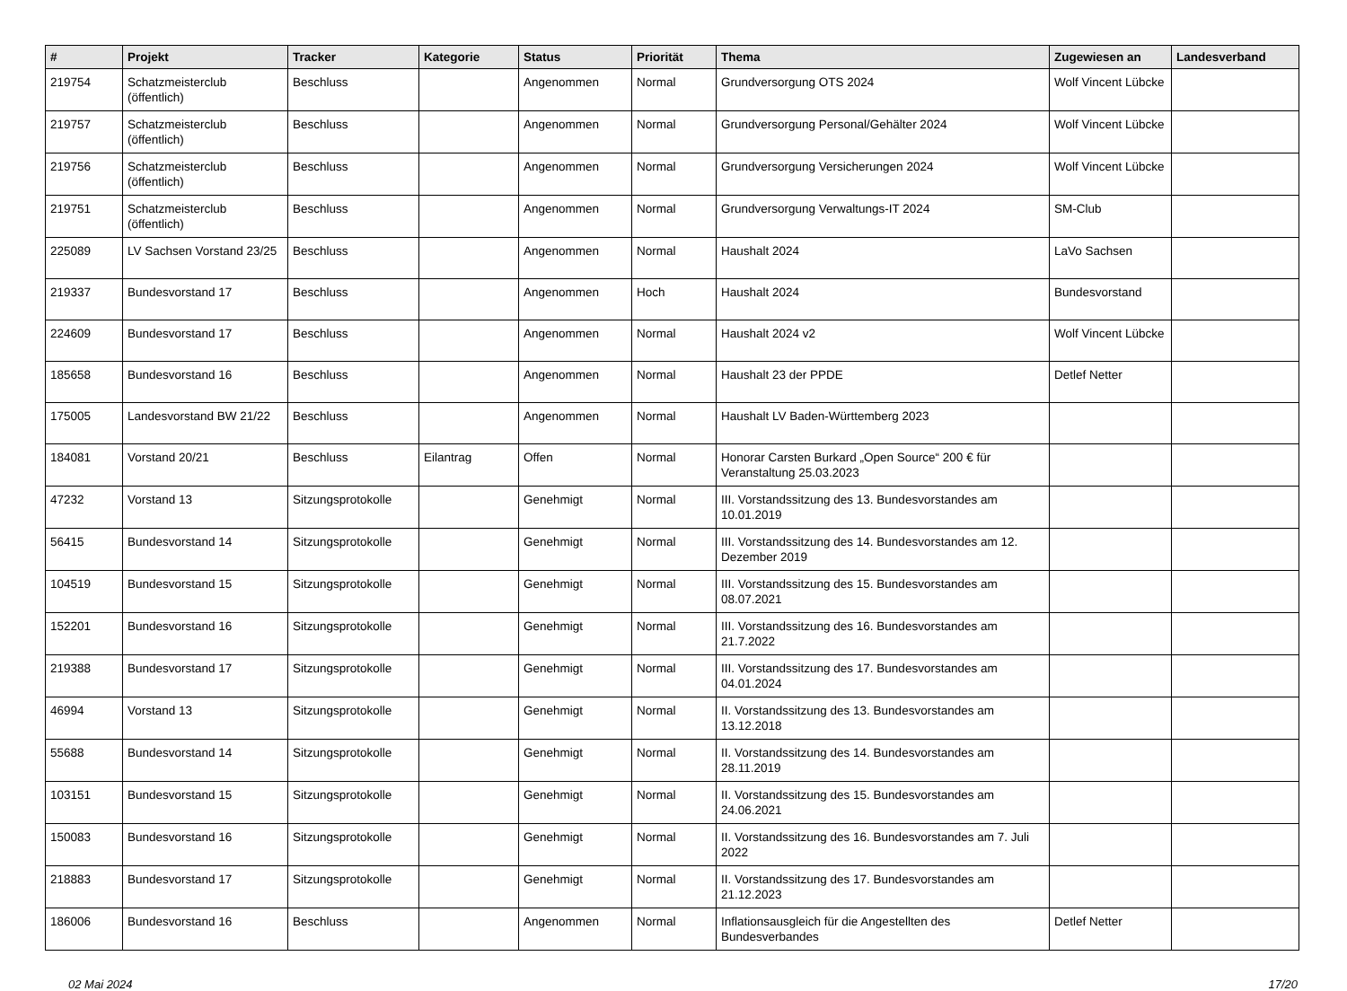| # | Projekt | Tracker | Kategorie | Status | Priorität | Thema | Zugewiesen an | Landesverband |
| --- | --- | --- | --- | --- | --- | --- | --- | --- |
| 219754 | Schatzmeisterclub (öffentlich) | Beschluss | | Angenommen | Normal | Grundversorgung OTS 2024 | Wolf Vincent Lübcke | |
| 219757 | Schatzmeisterclub (öffentlich) | Beschluss | | Angenommen | Normal | Grundversorgung Personal/Gehälter 2024 | Wolf Vincent Lübcke | |
| 219756 | Schatzmeisterclub (öffentlich) | Beschluss | | Angenommen | Normal | Grundversorgung Versicherungen 2024 | Wolf Vincent Lübcke | |
| 219751 | Schatzmeisterclub (öffentlich) | Beschluss | | Angenommen | Normal | Grundversorgung Verwaltungs-IT 2024 | SM-Club | |
| 225089 | LV Sachsen Vorstand 23/25 | Beschluss | | Angenommen | Normal | Haushalt 2024 | LaVo Sachsen | |
| 219337 | Bundesvorstand 17 | Beschluss | | Angenommen | Hoch | Haushalt 2024 | Bundesvorstand | |
| 224609 | Bundesvorstand 17 | Beschluss | | Angenommen | Normal | Haushalt 2024 v2 | Wolf Vincent Lübcke | |
| 185658 | Bundesvorstand 16 | Beschluss | | Angenommen | Normal | Haushalt 23 der PPDE | Detlef Netter | |
| 175005 | Landesvorstand BW 21/22 | Beschluss | | Angenommen | Normal | Haushalt LV Baden-Württemberg 2023 | | |
| 184081 | Vorstand 20/21 | Beschluss | Eilantrag | Offen | Normal | Honorar Carsten Burkard „Open Source“ 200 € für Veranstaltung 25.03.2023 | | |
| 47232 | Vorstand 13 | Sitzungsprotokolle | | Genehmigt | Normal | III. Vorstandssitzung des 13. Bundesvorstandes am 10.01.2019 | | |
| 56415 | Bundesvorstand 14 | Sitzungsprotokolle | | Genehmigt | Normal | III. Vorstandssitzung des 14. Bundesvorstandes am 12. Dezember 2019 | | |
| 104519 | Bundesvorstand 15 | Sitzungsprotokolle | | Genehmigt | Normal | III. Vorstandssitzung des 15. Bundesvorstandes am 08.07.2021 | | |
| 152201 | Bundesvorstand 16 | Sitzungsprotokolle | | Genehmigt | Normal | III. Vorstandssitzung des 16. Bundesvorstandes am 21.7.2022 | | |
| 219388 | Bundesvorstand 17 | Sitzungsprotokolle | | Genehmigt | Normal | III. Vorstandssitzung des 17. Bundesvorstandes am 04.01.2024 | | |
| 46994 | Vorstand 13 | Sitzungsprotokolle | | Genehmigt | Normal | II. Vorstandssitzung des 13. Bundesvorstandes am 13.12.2018 | | |
| 55688 | Bundesvorstand 14 | Sitzungsprotokolle | | Genehmigt | Normal | II. Vorstandssitzung des 14. Bundesvorstandes am 28.11.2019 | | |
| 103151 | Bundesvorstand 15 | Sitzungsprotokolle | | Genehmigt | Normal | II. Vorstandssitzung des 15. Bundesvorstandes am 24.06.2021 | | |
| 150083 | Bundesvorstand 16 | Sitzungsprotokolle | | Genehmigt | Normal | II. Vorstandssitzung des 16. Bundesvorstandes am 7. Juli 2022 | | |
| 218883 | Bundesvorstand 17 | Sitzungsprotokolle | | Genehmigt | Normal | II. Vorstandssitzung des 17. Bundesvorstandes am 21.12.2023 | | |
| 186006 | Bundesvorstand 16 | Beschluss | | Angenommen | Normal | Inflationsausgleich für die Angestellten des Bundesverbandes | Detlef Netter | |
02 Mai 2024 17/20